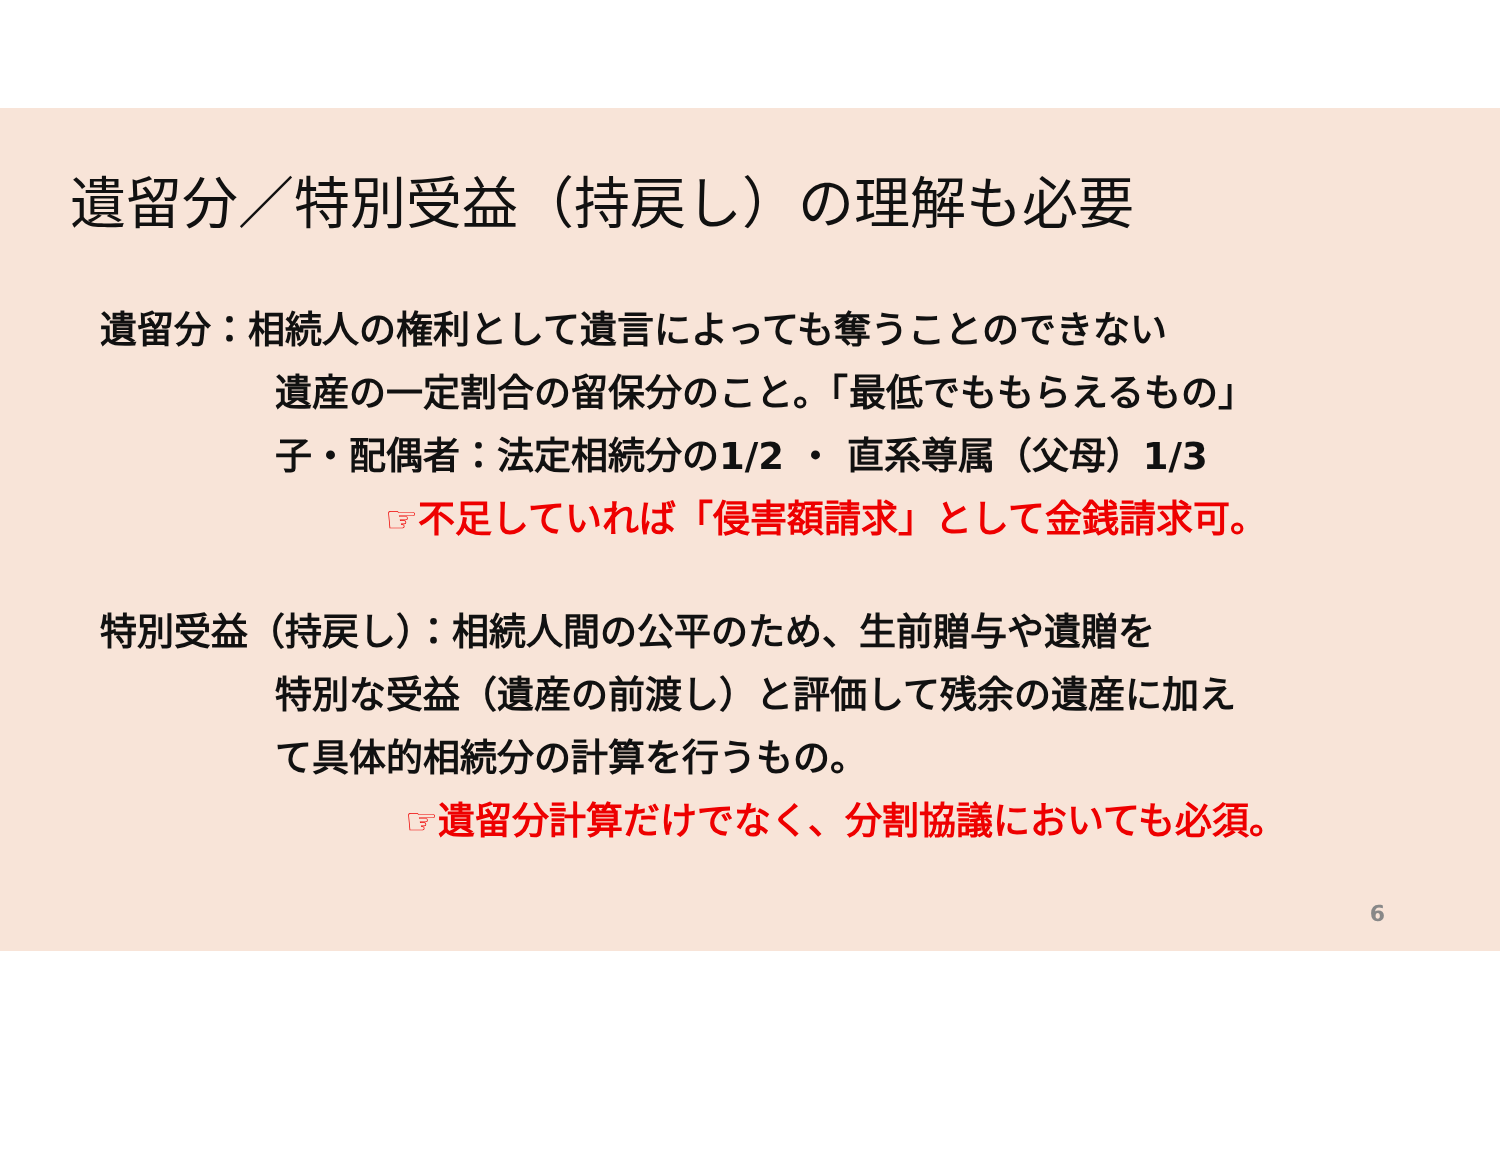遺留分／特別受益（持戻し）の理解も必要
遺留分：相続人の権利として遺言によっても奪うことのできない
遺産の一定割合の留保分のこと。「最低でももらえるもの」
子・配偶者：法定相続分の1/2 ・ 直系尊属（父母）1/3
☞不足していれば「侵害額請求」として金銭請求可。
特別受益（持戻し）：相続人間の公平のため、生前贈与や遺贈を
特別な受益（遺産の前渡し）と評価して残余の遺産に加え
て具体的相続分の計算を行うもの。
☞遺留分計算だけでなく、分割協議においても必須。
6